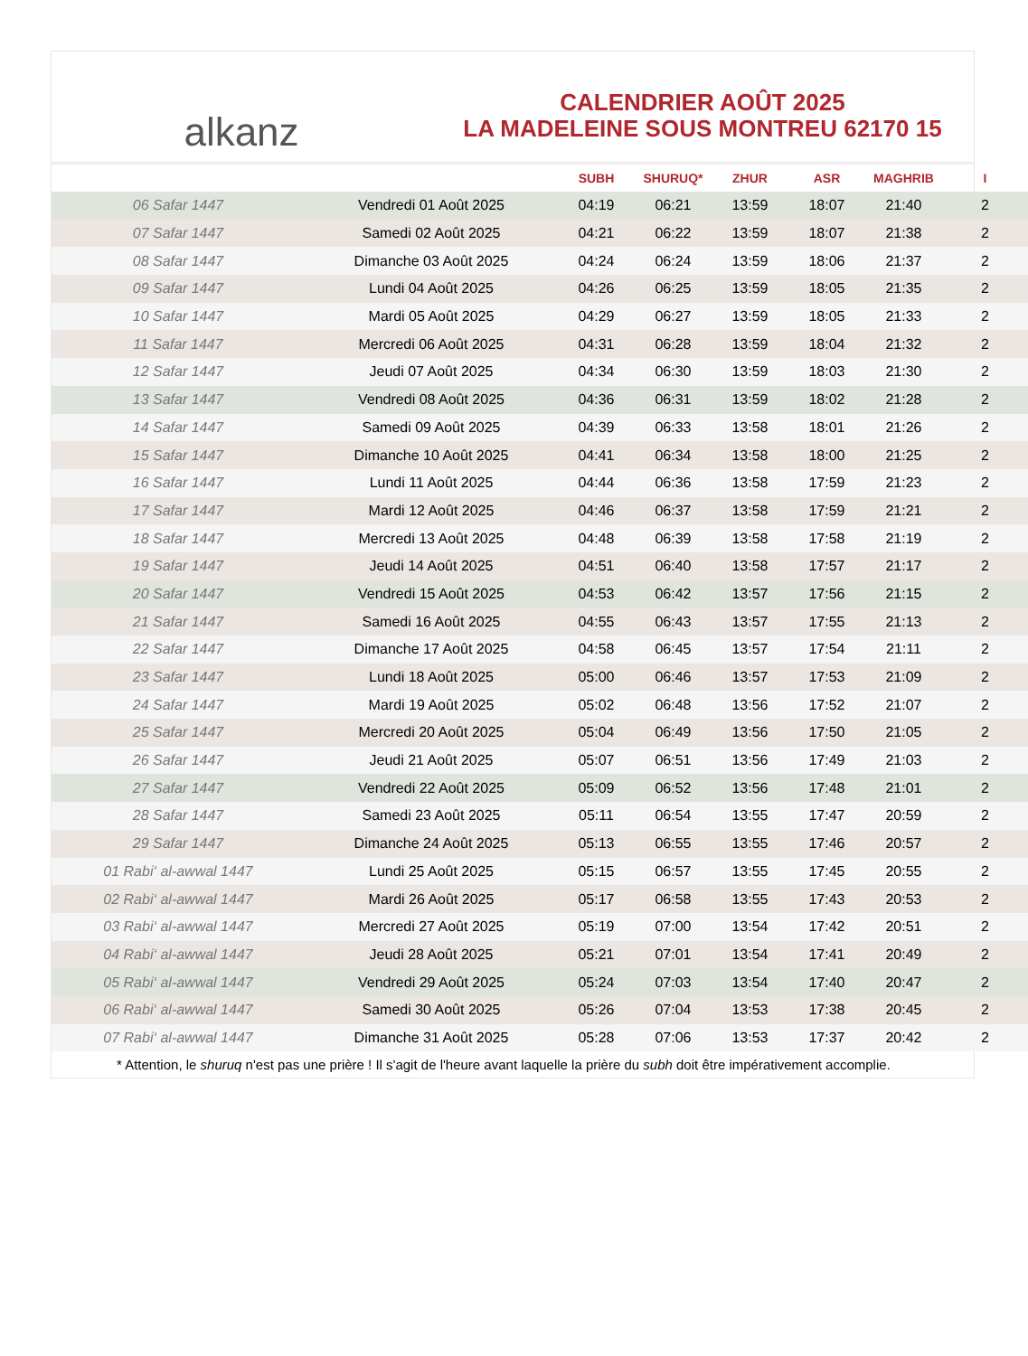alkanz
CALENDRIER AOÛT 2025
LA MADELEINE SOUS MONTREU 62170 15
| | | SUBH | SHURUQ* | ZHUR | ASR | MAGHRIB | I |
| --- | --- | --- | --- | --- | --- | --- | --- |
| 06 Safar 1447 | Vendredi 01 Août 2025 | 04:19 | 06:21 | 13:59 | 18:07 | 21:40 | 2 |
| 07 Safar 1447 | Samedi 02 Août 2025 | 04:21 | 06:22 | 13:59 | 18:07 | 21:38 | 2 |
| 08 Safar 1447 | Dimanche 03 Août 2025 | 04:24 | 06:24 | 13:59 | 18:06 | 21:37 | 2 |
| 09 Safar 1447 | Lundi 04 Août 2025 | 04:26 | 06:25 | 13:59 | 18:05 | 21:35 | 2 |
| 10 Safar 1447 | Mardi 05 Août 2025 | 04:29 | 06:27 | 13:59 | 18:05 | 21:33 | 2 |
| 11 Safar 1447 | Mercredi 06 Août 2025 | 04:31 | 06:28 | 13:59 | 18:04 | 21:32 | 2 |
| 12 Safar 1447 | Jeudi 07 Août 2025 | 04:34 | 06:30 | 13:59 | 18:03 | 21:30 | 2 |
| 13 Safar 1447 | Vendredi 08 Août 2025 | 04:36 | 06:31 | 13:59 | 18:02 | 21:28 | 2 |
| 14 Safar 1447 | Samedi 09 Août 2025 | 04:39 | 06:33 | 13:58 | 18:01 | 21:26 | 2 |
| 15 Safar 1447 | Dimanche 10 Août 2025 | 04:41 | 06:34 | 13:58 | 18:00 | 21:25 | 2 |
| 16 Safar 1447 | Lundi 11 Août 2025 | 04:44 | 06:36 | 13:58 | 17:59 | 21:23 | 2 |
| 17 Safar 1447 | Mardi 12 Août 2025 | 04:46 | 06:37 | 13:58 | 17:59 | 21:21 | 2 |
| 18 Safar 1447 | Mercredi 13 Août 2025 | 04:48 | 06:39 | 13:58 | 17:58 | 21:19 | 2 |
| 19 Safar 1447 | Jeudi 14 Août 2025 | 04:51 | 06:40 | 13:58 | 17:57 | 21:17 | 2 |
| 20 Safar 1447 | Vendredi 15 Août 2025 | 04:53 | 06:42 | 13:57 | 17:56 | 21:15 | 2 |
| 21 Safar 1447 | Samedi 16 Août 2025 | 04:55 | 06:43 | 13:57 | 17:55 | 21:13 | 2 |
| 22 Safar 1447 | Dimanche 17 Août 2025 | 04:58 | 06:45 | 13:57 | 17:54 | 21:11 | 2 |
| 23 Safar 1447 | Lundi 18 Août 2025 | 05:00 | 06:46 | 13:57 | 17:53 | 21:09 | 2 |
| 24 Safar 1447 | Mardi 19 Août 2025 | 05:02 | 06:48 | 13:56 | 17:52 | 21:07 | 2 |
| 25 Safar 1447 | Mercredi 20 Août 2025 | 05:04 | 06:49 | 13:56 | 17:50 | 21:05 | 2 |
| 26 Safar 1447 | Jeudi 21 Août 2025 | 05:07 | 06:51 | 13:56 | 17:49 | 21:03 | 2 |
| 27 Safar 1447 | Vendredi 22 Août 2025 | 05:09 | 06:52 | 13:56 | 17:48 | 21:01 | 2 |
| 28 Safar 1447 | Samedi 23 Août 2025 | 05:11 | 06:54 | 13:55 | 17:47 | 20:59 | 2 |
| 29 Safar 1447 | Dimanche 24 Août 2025 | 05:13 | 06:55 | 13:55 | 17:46 | 20:57 | 2 |
| 01 Rabi‘ al-awwal 1447 | Lundi 25 Août 2025 | 05:15 | 06:57 | 13:55 | 17:45 | 20:55 | 2 |
| 02 Rabi‘ al-awwal 1447 | Mardi 26 Août 2025 | 05:17 | 06:58 | 13:55 | 17:43 | 20:53 | 2 |
| 03 Rabi‘ al-awwal 1447 | Mercredi 27 Août 2025 | 05:19 | 07:00 | 13:54 | 17:42 | 20:51 | 2 |
| 04 Rabi‘ al-awwal 1447 | Jeudi 28 Août 2025 | 05:21 | 07:01 | 13:54 | 17:41 | 20:49 | 2 |
| 05 Rabi‘ al-awwal 1447 | Vendredi 29 Août 2025 | 05:24 | 07:03 | 13:54 | 17:40 | 20:47 | 2 |
| 06 Rabi‘ al-awwal 1447 | Samedi 30 Août 2025 | 05:26 | 07:04 | 13:53 | 17:38 | 20:45 | 2 |
| 07 Rabi‘ al-awwal 1447 | Dimanche 31 Août 2025 | 05:28 | 07:06 | 13:53 | 17:37 | 20:42 | 2 |
* Attention, le shuruq n'est pas une prière ! Il s'agit de l'heure avant laquelle la prière du subh doit être impérativement accomplie.